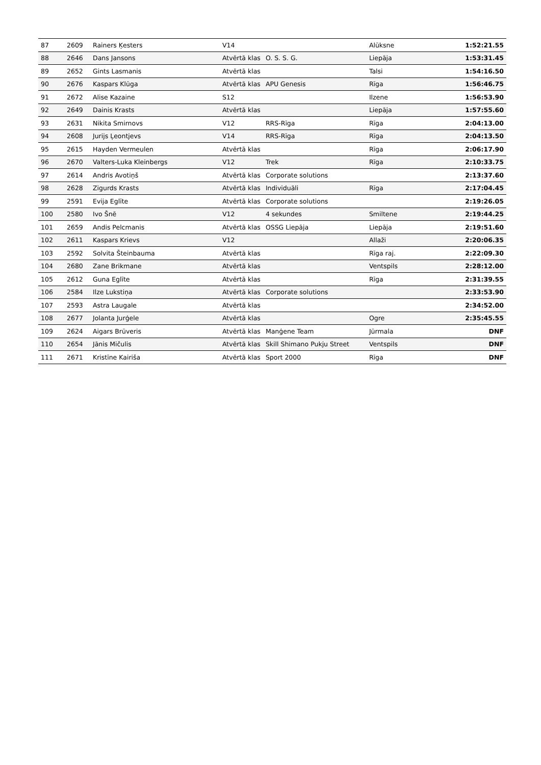| 87 | 2609 | Rainers Ķesters | V14 | | Alūksne | 1:52:21.55 |
| 88 | 2646 | Dans Jansons | Atvērtā klas | O. S. S. G. | Liepāja | 1:53:31.45 |
| 89 | 2652 | Gints Lasmanis | Atvērtā klas | | Talsi | 1:54:16.50 |
| 90 | 2676 | Kaspars Klūga | Atvērtā klas | APU Genesis | Rīga | 1:56:46.75 |
| 91 | 2672 | Alise Kazaine | S12 | | Ilzene | 1:56:53.90 |
| 92 | 2649 | Dainis Krasts | Atvērtā klas | | Liepāja | 1:57:55.60 |
| 93 | 2631 | Nikita Smirnovs | V12 | RRS-Rīga | Rīga | 2:04:13.00 |
| 94 | 2608 | Jurijs Ļeontjevs | V14 | RRS-Rīga | Rīga | 2:04:13.50 |
| 95 | 2615 | Hayden Vermeulen | Atvērtā klas | | Rīga | 2:06:17.90 |
| 96 | 2670 | Valters-Luka Kleinbergs | V12 | Trek | Rīga | 2:10:33.75 |
| 97 | 2614 | Andris Avotiņš | Atvērtā klas | Corporate solutions | | 2:13:37.60 |
| 98 | 2628 | Zigurds Krasts | Atvērtā klas | Individuāli | Rīga | 2:17:04.45 |
| 99 | 2591 | Evija Eglīte | Atvērtā klas | Corporate solutions | | 2:19:26.05 |
| 100 | 2580 | Ivo Šnē | V12 | 4 sekundes | Smiltene | 2:19:44.25 |
| 101 | 2659 | Andis Pelcmanis | Atvērtā klas | OSSG Liepāja | Liepāja | 2:19:51.60 |
| 102 | 2611 | Kaspars Krievs | V12 | | Allaži | 2:20:06.35 |
| 103 | 2592 | Solvita Šteinbauma | Atvērtā klas | | Rīga raj. | 2:22:09.30 |
| 104 | 2680 | Zane Brikmane | Atvērtā klas | | Ventspils | 2:28:12.00 |
| 105 | 2612 | Guna Eglīte | Atvērtā klas | | Rīga | 2:31:39.55 |
| 106 | 2584 | Ilze Lukstiņa | Atvērtā klas | Corporate solutions | | 2:33:53.90 |
| 107 | 2593 | Astra Laugale | Atvērtā klas | | | 2:34:52.00 |
| 108 | 2677 | Jolanta Jurģele | Atvērtā klas | | Ogre | 2:35:45.55 |
| 109 | 2624 | Aigars Brūveris | Atvērtā klas | Manģene Team | Jūrmala | DNF |
| 110 | 2654 | Jānis Mičulis | Atvērtā klas | Skill Shimano Pukju Street | Ventspils | DNF |
| 111 | 2671 | Kristīne Kairiša | Atvērtā klas | Sport 2000 | Rīga | DNF |